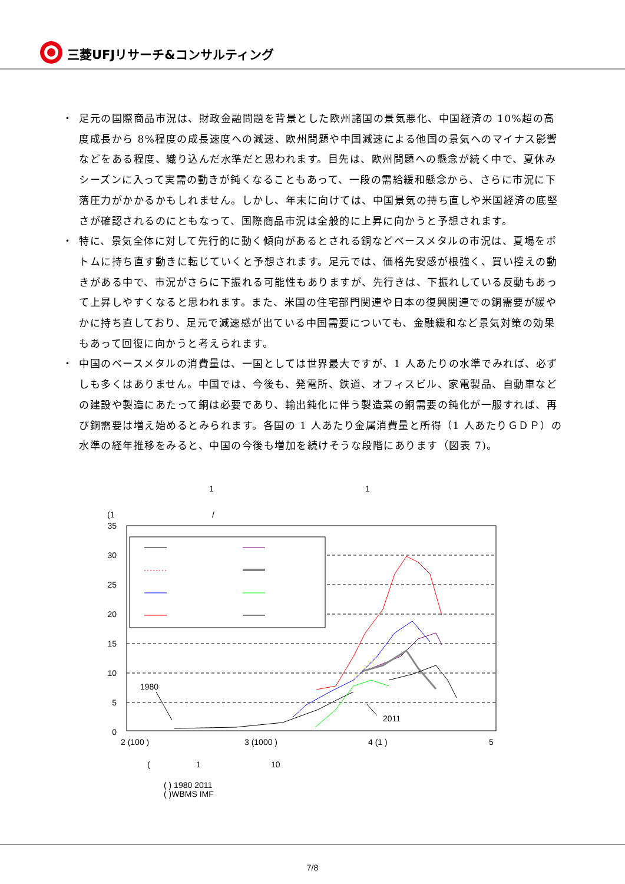三菱UFJリサーチ&コンサルティング
・ 足元の国際商品市況は、財政金融問題を背景とした欧州諸国の景気悪化、中国経済の 10%超の高度成長から 8%程度の成長速度への減速、欧州問題や中国減速による他国の景気へのマイナス影響などをある程度、織り込んだ水準だと思われます。目先は、欧州問題への懸念が続く中で、夏休みシーズンに入って実需の動きが鈍くなることもあって、一段の需給緩和懸念から、さらに市況に下落圧力がかかるかもしれません。しかし、年末に向けては、中国景気の持ち直しや米国経済の底堅さが確認されるのにともなって、国際商品市況は全般的に上昇に向かうと予想されます。
・ 特に、景気全体に対して先行的に動く傾向があるとされる銅などベースメタルの市況は、夏場をボトムに持ち直す動きに転じていくと予想されます。足元では、価格先安感が根強く、買い控えの動きがある中で、市況がさらに下振れる可能性もありますが、先行きは、下振れしている反動もあって上昇しやすくなると思われます。また、米国の住宅部門関連や日本の復興関連での銅需要が緩やかに持ち直しており、足元で減速感が出ている中国需要についても、金融緩和など景気対策の効果もあって回復に向かうと考えられます。
・ 中国のベースメタルの消費量は、一国としては世界最大ですが、1 人あたりの水準でみれば、必ずしも多くはありません。中国では、今後も、発電所、鉄道、オフィスビル、家電製品、自動車などの建設や製造にあたって銅は必要であり、輸出鈍化に伴う製造業の銅需要の鈍化が一服すれば、再び銅需要は増え始めるとみられます。各国の 1 人あたり金属消費量と所得（1 人あたりＧＤＰ）の水準の経年推移をみると、中国の今後も増加を続けそうな段階にあります（図表 7)。
1
1
(1
/
35
30
25
20
15
10
5
0
1980
2011
2 (100 )
3 (1000 )
4 (1 )
5
(
1
10
( ) 1980 2011
( )WBMS IMF
7/8